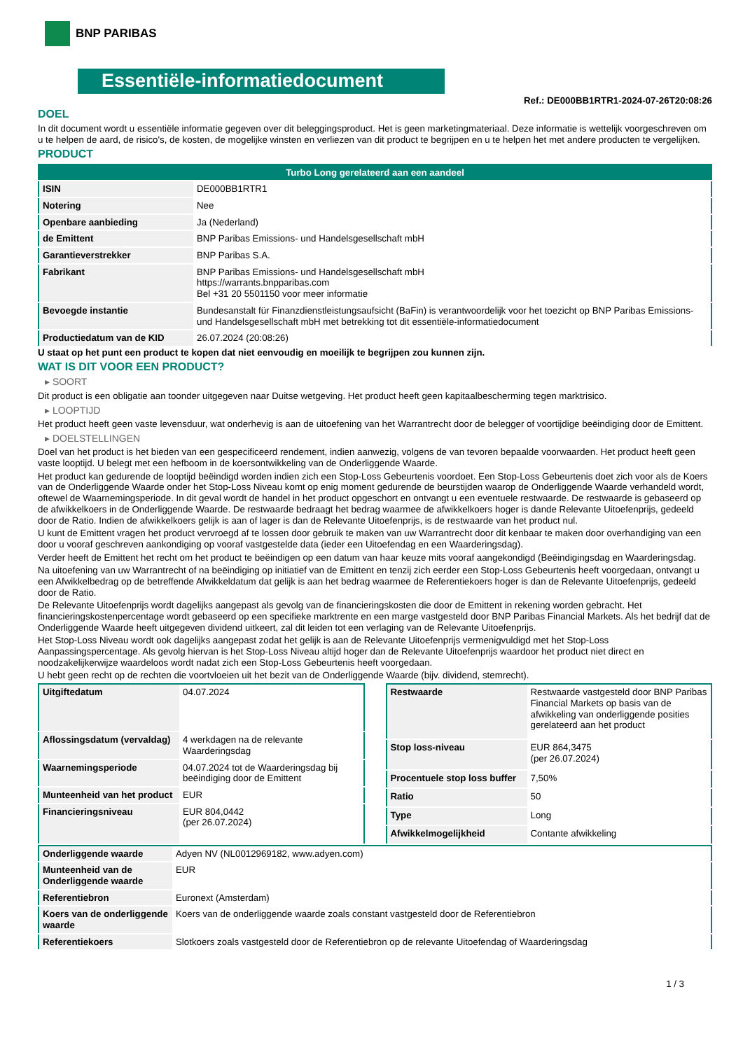BNP PARIBAS
Essentiële-informatiedocument
Ref.: DE000BB1RTR1-2024-07-26T20:08:26
DOEL
In dit document wordt u essentiële informatie gegeven over dit beleggingsproduct. Het is geen marketingmateriaal. Deze informatie is wettelijk voorgeschreven om u te helpen de aard, de risico's, de kosten, de mogelijke winsten en verliezen van dit product te begrijpen en u te helpen het met andere producten te vergelijken.
PRODUCT
| Turbo Long gerelateerd aan een aandeel | |
| ISIN | DE000BB1RTR1 |
| Notering | Nee |
| Openbare aanbieding | Ja (Nederland) |
| de Emittent | BNP Paribas Emissions- und Handelsgesellschaft mbH |
| Garantieverstrekker | BNP Paribas S.A. |
| Fabrikant | BNP Paribas Emissions- und Handelsgesellschaft mbH https://warrants.bnpparibas.com Bel +31 20 5501150 voor meer informatie |
| Bevoegde instantie | Bundesanstalt für Finanzdienstleistungsaufsicht (BaFin) is verantwoordelijk voor het toezicht op BNP Paribas Emissions- und Handelsgesellschaft mbH met betrekking tot dit essentiële-informatiedocument |
| Productiedatum van de KID | 26.07.2024 (20:08:26) |
U staat op het punt een product te kopen dat niet eenvoudig en moeilijk te begrijpen zou kunnen zijn.
WAT IS DIT VOOR EEN PRODUCT?
▸ SOORT
Dit product is een obligatie aan toonder uitgegeven naar Duitse wetgeving. Het product heeft geen kapitaalbescherming tegen marktrisico.
▸ LOOPTIJD
Het product heeft geen vaste levensduur, wat onderhevig is aan de uitoefening van het Warrantrecht door de belegger of voortijdige beëindiging door de Emittent.
▸ DOELSTELLINGEN
Doel van het product is het bieden van een gespecificeerd rendement, indien aanwezig, volgens de van tevoren bepaalde voorwaarden. Het product heeft geen vaste looptijd. U belegt met een hefboom in de koersontwikkeling van de Onderliggende Waarde.
Het product kan gedurende de looptijd beëindigd worden indien zich een Stop-Loss Gebeurtenis voordoet. Een Stop-Loss Gebeurtenis doet zich voor als de Koers van de Onderliggende Waarde onder het Stop-Loss Niveau komt op enig moment gedurende de beurstijden waarop de Onderliggende Waarde verhandeld wordt, oftewel de Waarnemingsperiode. In dit geval wordt de handel in het product opgeschort en ontvangt u een eventuele restwaarde. De restwaarde is gebaseerd op de afwikkelkoers in de Onderliggende Waarde. De restwaarde bedraagt het bedrag waarmee de afwikkelkoers hoger is dande Relevante Uitoefenprijs, gedeeld door de Ratio. Indien de afwikkelkoers gelijk is aan of lager is dan de Relevante Uitoefenprijs, is de restwaarde van het product nul.
U kunt de Emittent vragen het product vervroegd af te lossen door gebruik te maken van uw Warrantrecht door dit kenbaar te maken door overhandiging van een door u vooraf geschreven aankondiging op vooraf vastgestelde data (ieder een Uitoefendag en een Waarderingsdag).
Verder heeft de Emittent het recht om het product te beëindigen op een datum van haar keuze mits vooraf aangekondigd (Beëindigingsdag en Waarderingsdag.
Na uitoefening van uw Warrantrecht of na beëindiging op initiatief van de Emittent en tenzij zich eerder een Stop-Loss Gebeurtenis heeft voorgedaan, ontvangt u een Afwikkelbedrag op de betreffende Afwikkeldatum dat gelijk is aan het bedrag waarmee de Referentiekoers hoger is dan de Relevante Uitoefenprijs, gedeeld door de Ratio.
De Relevante Uitoefenprijs wordt dagelijks aangepast als gevolg van de financieringskosten die door de Emittent in rekening worden gebracht. Het financieringskostenpercentage wordt gebaseerd op een specifieke marktrente en een marge vastgesteld door BNP Paribas Financial Markets. Als het bedrijf dat de Onderliggende Waarde heeft uitgegeven dividend uitkeert, zal dit leiden tot een verlaging van de Relevante Uitoefenprijs.
Het Stop-Loss Niveau wordt ook dagelijks aangepast zodat het gelijk is aan de Relevante Uitoefenprijs vermenigvuldigd met het Stop-Loss Aanpassingspercentage. Als gevolg hiervan is het Stop-Loss Niveau altijd hoger dan de Relevante Uitoefenprijs waardoor het product niet direct en noodzakelijkerwijze waardeloos wordt nadat zich een Stop-Loss Gebeurtenis heeft voorgedaan.
U hebt geen recht op de rechten die voortvloeien uit het bezit van de Onderliggende Waarde (bijv. dividend, stemrecht).
| Uitgiftedatum | 04.07.2024 |
| Aflossingsdatum (vervaldag) | 4 werkdagen na de relevante Waarderingsdag |
| Waarnemingsperiode | 04.07.2024 tot de Waarderingsdag bij beëindiging door de Emittent |
| Munteenheid van het product | EUR |
| Financieringsniveau | EUR 804,0442 (per 26.07.2024) |
| Restwaarde | Restwaarde vastgesteld door BNP Paribas Financial Markets op basis van de afwikkeling van onderliggende posities gerelateerd aan het product |
| Stop loss-niveau | EUR 864,3475 (per 26.07.2024) |
| Procentuele stop loss buffer | 7,50% |
| Ratio | 50 |
| Type | Long |
| Afwikkelmogelijkheid | Contante afwikkeling |
| Onderliggende waarde | Adyen NV (NL0012969182, www.adyen.com) |
| Munteenheid van de Onderliggende waarde | EUR |
| Referentiebron | Euronext (Amsterdam) |
| Koers van de onderliggende waarde | Koers van de onderliggende waarde zoals constant vastgesteld door de Referentiebron |
| Referentiekoers | Slotkoers zoals vastgesteld door de Referentiebron op de relevante Uitoefendag of Waarderingsdag |
1 / 3